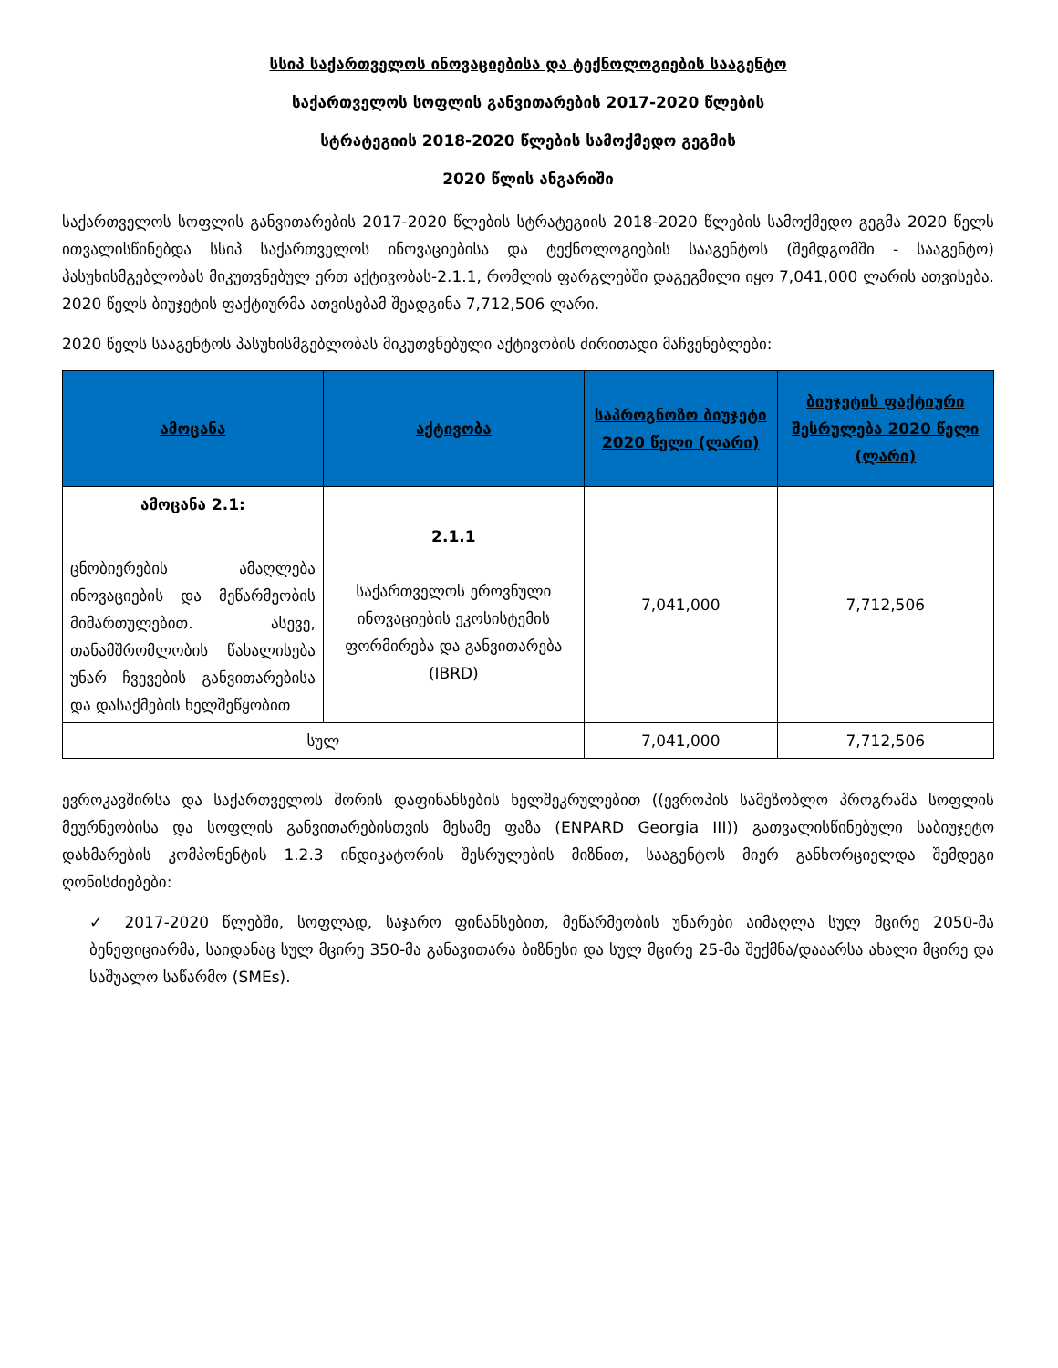სსიპ საქართველოს ინოვაციებისა და ტექნოლოგიების სააგენტო
საქართველოს სოფლის განვითარების 2017-2020 წლების
სტრატეგიის 2018-2020 წლების სამოქმედო გეგმის
2020 წლის ანგარიში
საქართველოს სოფლის განვითარების 2017-2020 წლების სტრატეგიის 2018-2020 წლების სამოქმედო გეგმა 2020 წელს ითვალისწინებდა სსიპ საქართველოს ინოვაციებისა და ტექნოლოგიების სააგენტოს (შემდგომში - სააგენტო) პასუხისმგებლობას მიკუთვნებულ ერთ აქტივობას-2.1.1, რომლის ფარგლებში დაგეგმილი იყო 7,041,000 ლარის ათვისება. 2020 წელს ბიუჯეტის ფაქტიურმა ათვისებამ შეადგინა 7,712,506 ლარი.
2020 წელს სააგენტოს პასუხისმგებლობას მიკუთვნებული აქტივობის ძირითადი მაჩვენებლები:
| ამოცანა | აქტივობა | საპროგნოზო ბიუჯეტი 2020 წელი (ლარი) | ბიუჯეტის ფაქტიური შესრულება 2020 წელი (ლარი) |
| --- | --- | --- | --- |
| ამოცანა 2.1: ცნობიერების ამაღლება ინოვაციების და მეწარმეობის მიმართულებით. ასევე, თანამშრომლობის წახალისება უნარ ჩვევების განვითარებისა და დასაქმების ხელშეწყობით | 2.1.1 საქართველოს ეროვნული ინოვაციების ეკოსისტემის ფორმირება და განვითარება (IBRD) | 7,041,000 | 7,712,506 |
| სულ | | 7,041,000 | 7,712,506 |
ევროკავშირსა და საქართველოს შორის დაფინანსების ხელშეკრულებით ((ევროპის სამეზობლო პროგრამა სოფლის მეურნეობისა და სოფლის განვითარებისთვის მესამე ფაზა (ENPARD Georgia III)) გათვალისწინებული საბიუჯეტო დახმარების კომპონენტის 1.2.3 ინდიკატორის შესრულების მიზნით, სააგენტოს მიერ განხორციელდა შემდეგი ღონისძიებები:
✓ 2017-2020 წლებში, სოფლად, საჯარო ფინანსებით, მეწარმეობის უნარები აიმაღლა სულ მცირე 2050-მა ბენეფიციარმა, საიდანაც სულ მცირე 350-მა განავითარა ბიზნესი და სულ მცირე 25-მა შექმნა/დააარსა ახალი მცირე და საშუალო საწარმო (SMEs).